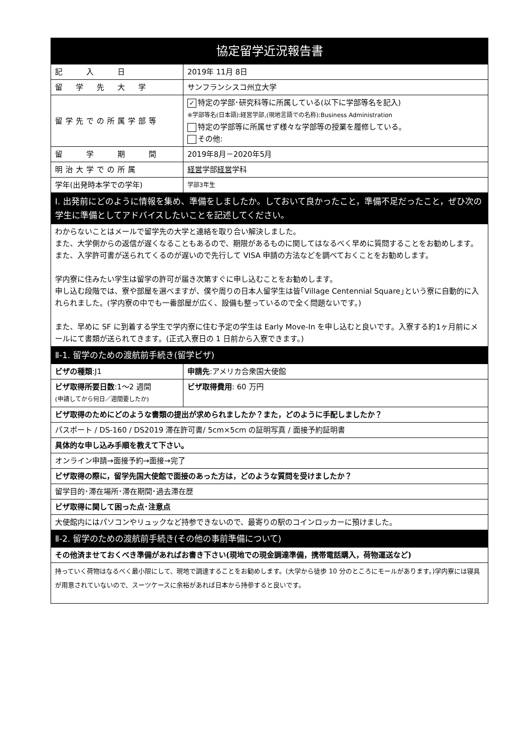| 協定留学近況報告書 | | |
| 記 入 日 | 2019年 11月 8日 | |
| 留 学 先 大 学 | サンフランシスコ州立大学 | |
| 留学先での所属学部等 | ✓ 特定の学部･研究科等に所属している(以下に学部等名を記入) ※学部等名(日本語):経営学部,(現地言語での名称):Business Administration 特定の学部等に所属せず様々な学部等の授業を履修している。 その他: | |
| 留 学 期 間 | 2019年8月－2020年5月 | |
| 明治大学での所属 | 経営 学部 経営 学科 | |
| 学年(出発時本学での学年) | 学部3年生 | |
| I. 出発前にどのように情報を集め、準備をしましたか。しておいて良かったこと，準備不足だったこと，ぜひ次の学生に準備としてアドバイスしたいことを記述してください。 | | |
| わからないことはメールで留学先の大学と連絡を取り合い解決しました。 また、大学側からの返信が遅くなることもあるので、期限があるものに関してはなるべく早めに質問することをお勧めします。 また、入学許可書が送られてくるのが遅いので先行して VISA 申請の方法などを調べておくことをお勧めします。 学内寮に住みたい学生は留学の許可が届き次第すぐに申し込むことをお勧めします。 申し込む段階では、寮や部屋を選べますが、僕や周りの日本人留学生は皆｢Village Centennial Square｣という寮に自動的に入れられました。(学内寮の中でも一番部屋が広く、設備も整っているので全く問題ないです。) また、早めに SF に到着する学生で学内寮に住む予定の学生は Early Move-In を申し込むと良いです。入寮する約1ヶ月前にメールにて書類が送られてきます。(正式入寮日の 1 日前から入寮できます。) | | |
| Ⅱ-1. 留学のための渡航前手続き(留学ビザ) | | |
| ビザの種類 :J1 | | 申請先 :アメリカ合衆国大使館 |
| ビザ取得所要日数 :1～2 週間 (申請してから何日／週間要したか) | | ビザ取得費用 : 60 万円 |
| ビザ取得のためにどのような書類の提出が求められましたか？また，どのように手配しましたか？ | | |
| パスポート / DS-160 / DS2019 滞在許可書/ 5cm×5cm の証明写真 / 面接予約証明書 | | |
| 具体的な申し込み手順を教えて下さい。 | | |
| オンライン申請→面接予約→面接→完了 | | |
| ビザ取得の際に，留学先国大使館で面接のあった方は，どのような質問を受けましたか？ | | |
| 留学目的･滞在場所･滞在期間･過去滞在歴 | | |
| ビザ取得に関して困った点･注意点 | | |
| 大使館内にはパソコンやリュックなど持参できないので、最寄りの駅のコインロッカーに預けました。 | | |
| Ⅱ-2. 留学のための渡航前手続き(その他の事前準備について) | | |
| その他済ませておくべき準備があればお書き下さい(現地での現金調達準備，携帯電話購入，荷物運送など) | | |
| 持っていく荷物はなるべく最小限にして、現地で調達することをお勧めします。(大学から徒歩 10 分のところにモールがあります。)学内寮には寝具が用意されていないので、スーツケースに余裕があれば日本から持参すると良いです。 | | |